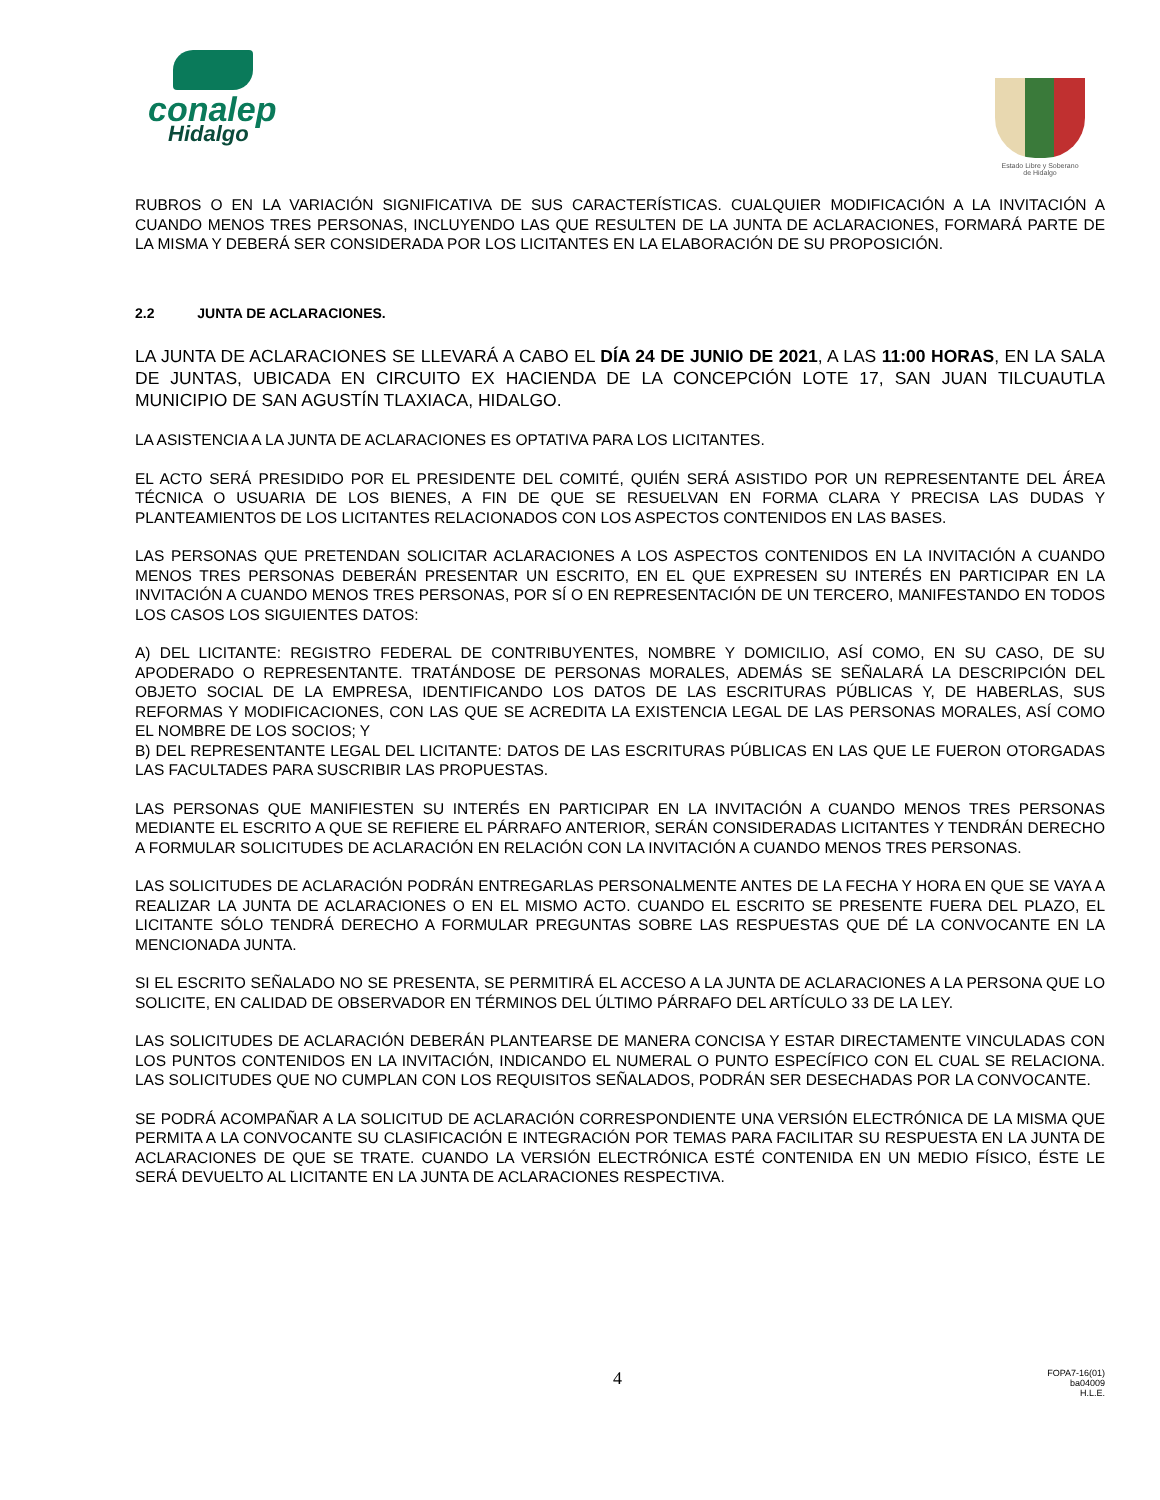conalep
Hidalgo
Estado Libre y Soberano
de Hidalgo
RUBROS O EN LA VARIACIÓN SIGNIFICATIVA DE SUS CARACTERÍSTICAS. CUALQUIER MODIFICACIÓN A LA INVITACIÓN A CUANDO MENOS TRES PERSONAS, INCLUYENDO LAS QUE RESULTEN DE LA JUNTA DE ACLARACIONES, FORMARÁ PARTE DE LA MISMA Y DEBERÁ SER CONSIDERADA POR LOS LICITANTES EN LA ELABORACIÓN DE SU PROPOSICIÓN.
2.2 JUNTA DE ACLARACIONES.
LA JUNTA DE ACLARACIONES SE LLEVARÁ A CABO EL DÍA 24 DE JUNIO DE 2021, A LAS 11:00 HORAS, EN LA SALA DE JUNTAS, UBICADA EN CIRCUITO EX HACIENDA DE LA CONCEPCIÓN LOTE 17, SAN JUAN TILCUAUTLA MUNICIPIO DE SAN AGUSTÍN TLAXIACA, HIDALGO.
LA ASISTENCIA A LA JUNTA DE ACLARACIONES ES OPTATIVA PARA LOS LICITANTES.
EL ACTO SERÁ PRESIDIDO POR EL PRESIDENTE DEL COMITÉ, QUIÉN SERÁ ASISTIDO POR UN REPRESENTANTE DEL ÁREA TÉCNICA O USUARIA DE LOS BIENES, A FIN DE QUE SE RESUELVAN EN FORMA CLARA Y PRECISA LAS DUDAS Y PLANTEAMIENTOS DE LOS LICITANTES RELACIONADOS CON LOS ASPECTOS CONTENIDOS EN LAS BASES.
LAS PERSONAS QUE PRETENDAN SOLICITAR ACLARACIONES A LOS ASPECTOS CONTENIDOS EN LA INVITACIÓN A CUANDO MENOS TRES PERSONAS DEBERÁN PRESENTAR UN ESCRITO, EN EL QUE EXPRESEN SU INTERÉS EN PARTICIPAR EN LA INVITACIÓN A CUANDO MENOS TRES PERSONAS, POR SÍ O EN REPRESENTACIÓN DE UN TERCERO, MANIFESTANDO EN TODOS LOS CASOS LOS SIGUIENTES DATOS:
A) DEL LICITANTE: REGISTRO FEDERAL DE CONTRIBUYENTES, NOMBRE Y DOMICILIO, ASÍ COMO, EN SU CASO, DE SU APODERADO O REPRESENTANTE. TRATÁNDOSE DE PERSONAS MORALES, ADEMÁS SE SEÑALARÁ LA DESCRIPCIÓN DEL OBJETO SOCIAL DE LA EMPRESA, IDENTIFICANDO LOS DATOS DE LAS ESCRITURAS PÚBLICAS Y, DE HABERLAS, SUS REFORMAS Y MODIFICACIONES, CON LAS QUE SE ACREDITA LA EXISTENCIA LEGAL DE LAS PERSONAS MORALES, ASÍ COMO EL NOMBRE DE LOS SOCIOS; Y
B) DEL REPRESENTANTE LEGAL DEL LICITANTE: DATOS DE LAS ESCRITURAS PÚBLICAS EN LAS QUE LE FUERON OTORGADAS LAS FACULTADES PARA SUSCRIBIR LAS PROPUESTAS.
LAS PERSONAS QUE MANIFIESTEN SU INTERÉS EN PARTICIPAR EN LA INVITACIÓN A CUANDO MENOS TRES PERSONAS MEDIANTE EL ESCRITO A QUE SE REFIERE EL PÁRRAFO ANTERIOR, SERÁN CONSIDERADAS LICITANTES Y TENDRÁN DERECHO A FORMULAR SOLICITUDES DE ACLARACIÓN EN RELACIÓN CON LA INVITACIÓN A CUANDO MENOS TRES PERSONAS.
LAS SOLICITUDES DE ACLARACIÓN PODRÁN ENTREGARLAS PERSONALMENTE ANTES DE LA FECHA Y HORA EN QUE SE VAYA A REALIZAR LA JUNTA DE ACLARACIONES O EN EL MISMO ACTO. CUANDO EL ESCRITO SE PRESENTE FUERA DEL PLAZO, EL LICITANTE SÓLO TENDRÁ DERECHO A FORMULAR PREGUNTAS SOBRE LAS RESPUESTAS QUE DÉ LA CONVOCANTE EN LA MENCIONADA JUNTA.
SI EL ESCRITO SEÑALADO NO SE PRESENTA, SE PERMITIRÁ EL ACCESO A LA JUNTA DE ACLARACIONES A LA PERSONA QUE LO SOLICITE, EN CALIDAD DE OBSERVADOR EN TÉRMINOS DEL ÚLTIMO PÁRRAFO DEL ARTÍCULO 33 DE LA LEY.
LAS SOLICITUDES DE ACLARACIÓN DEBERÁN PLANTEARSE DE MANERA CONCISA Y ESTAR DIRECTAMENTE VINCULADAS CON LOS PUNTOS CONTENIDOS EN LA INVITACIÓN, INDICANDO EL NUMERAL O PUNTO ESPECÍFICO CON EL CUAL SE RELACIONA. LAS SOLICITUDES QUE NO CUMPLAN CON LOS REQUISITOS SEÑALADOS, PODRÁN SER DESECHADAS POR LA CONVOCANTE.
SE PODRÁ ACOMPAÑAR A LA SOLICITUD DE ACLARACIÓN CORRESPONDIENTE UNA VERSIÓN ELECTRÓNICA DE LA MISMA QUE PERMITA A LA CONVOCANTE SU CLASIFICACIÓN E INTEGRACIÓN POR TEMAS PARA FACILITAR SU RESPUESTA EN LA JUNTA DE ACLARACIONES DE QUE SE TRATE. CUANDO LA VERSIÓN ELECTRÓNICA ESTÉ CONTENIDA EN UN MEDIO FÍSICO, ÉSTE LE SERÁ DEVUELTO AL LICITANTE EN LA JUNTA DE ACLARACIONES RESPECTIVA.
4 FOPA7-16(01)
ba04009
H.L.E.